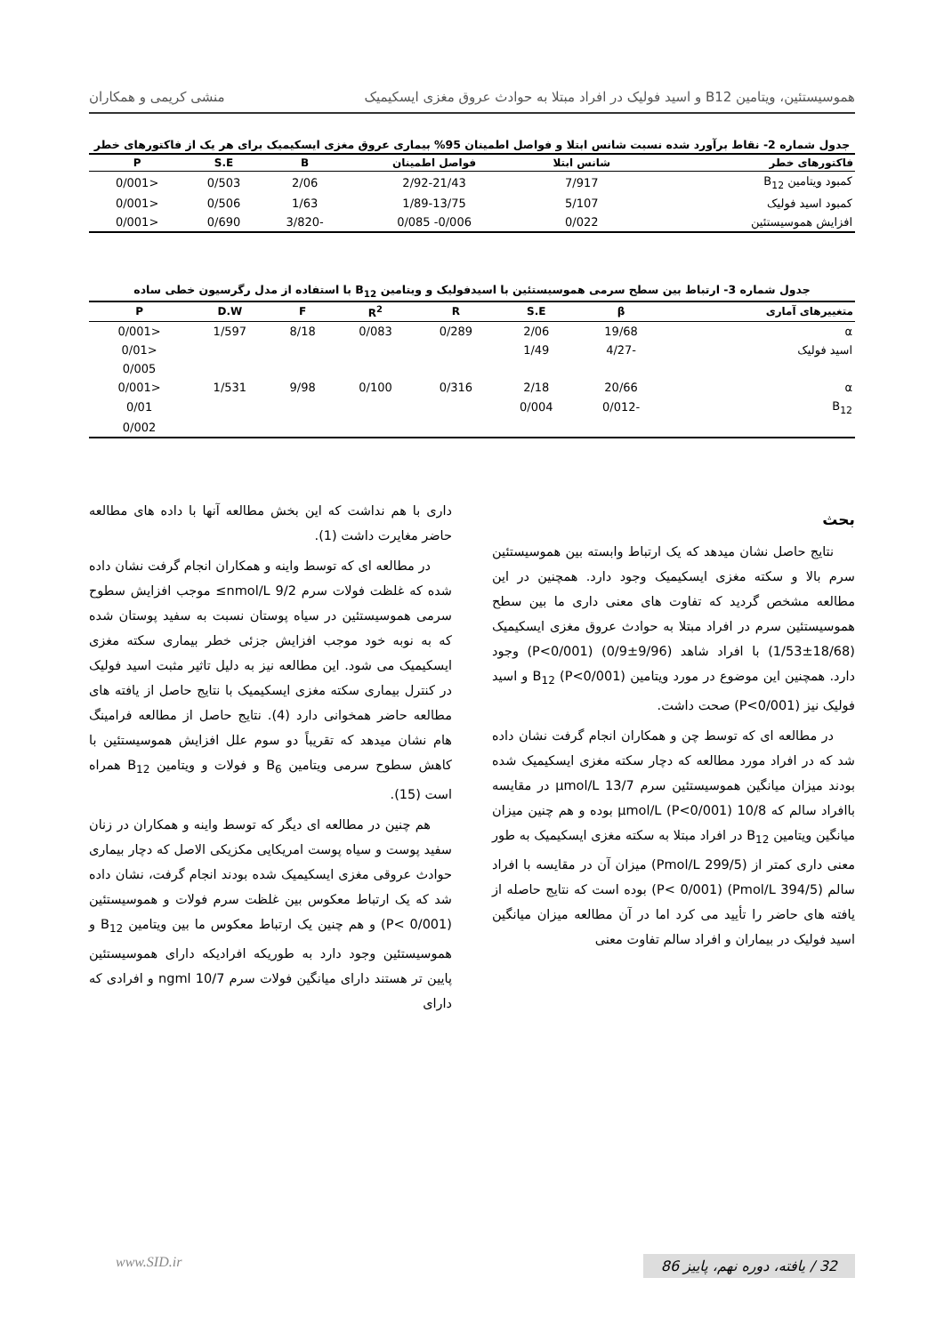هموسیستئین، ویتامین B12 و اسید فولیک در افراد مبتلا به حوادث عروق مغزی ایسکیمیک منشی کریمی و همکاران
جدول شماره 2- نقاط برآورد شده نسبت شانس ابتلا و فواصل اطمینان 95% بیماری عروق مغزی ایسکیمیک برای هر یک از فاکتورهای خطر
| فاکتورهای خطر | شانس ابتلا | فواصل اطمینان | B | S.E | P |
| --- | --- | --- | --- | --- | --- |
| کمبود ویتامین B<sub>12</sub> | 7/917 | 2/92-21/43 | 2/06 | 0/503 | <0/001 |
| کمبود اسید فولیک | 5/107 | 1/89-13/75 | 1/63 | 0/506 | <0/001 |
| افزایش هموسیستئین | 0/022 | 0/006- 0/085 | -3/820 | 0/690 | <0/001 |
جدول شماره 3- ارتباط بین سطح سرمی هموسیستئین با اسیدفولیک و ویتامین B<sub>12</sub> با استفاده از مدل رگرسیون خطی ساده
| متغییرهای آماری | β | S.E | R | R<sup>2</sup> | F | D.W | P |
| --- | --- | --- | --- | --- | --- | --- | --- |
| α | 19/68 | 2/06 | 0/289 | 0/083 | 8/18 | 1/597 | <0/001 |
| اسید فولیک | -4/27 | 1/49 | | | | | <0/01 |
| | | | | | | | 0/005 |
| α | 20/66 | 2/18 | 0/316 | 0/100 | 9/98 | 1/531 | <0/001 |
| B<sub>12</sub> | -0/012 | 0/004 | | | | | 0/01 |
| | | | | | | | 0/002 |
بحث
نتایج حاصل نشان میدهد که یک ارتباط وابسته بین هموسیستئین سرم بالا و سکته مغزی ایسکیمیک وجود دارد. همچنین در این مطالعه مشخص گردید که تفاوت های معنی داری ما بین سطح هموسیستئین سرم در افراد مبتلا به حوادث عروق مغزی ایسکیمیک (18/68±1/53) با افراد شاهد (9/96±0/9) (P<0/001) وجود دارد. همچنین این موضوع در مورد ویتامین B<sub>12</sub> (P<0/001) و اسید فولیک نیز (P<0/001) صحت داشت.
در مطالعه ای که توسط چن و همکاران انجام گرفت نشان داده شد که در افراد مورد مطالعه که دچار سکته مغزی ایسکیمیک شده بودند میزان میانگین هموسیستئین سرم 13/7 μmol/L در مقایسه باافراد سالم که 10/8 μmol/L (P<0/001) بوده و هم چنین میزان میانگین ویتامین B<sub>12</sub> در افراد مبتلا به سکته مغزی ایسکیمیک به طور معنی داری کمتر از (299/5 Pmol/L) میزان آن در مقایسه با افراد سالم (394/5 Pmol/L) (P< 0/001) بوده است که نتایج حاصله از یافته های حاضر را تأیید می کرد اما در آن مطالعه میزان میانگین اسید فولیک در بیماران و افراد سالم تفاوت معنی
داری با هم نداشت که این بخش مطالعه آنها با داده های مطالعه حاضر مغایرت داشت (1).
در مطالعه ای که توسط واینه و همکاران انجام گرفت نشان داده شده که غلظت فولات سرم 9/2 nmol/L≥ موجب افزایش سطوح سرمی هموسیستئین در سیاه پوستان نسبت به سفید پوستان شده که به نوبه خود موجب افزایش جزئی خطر بیماری سکته مغزی ایسکیمیک می شود. این مطالعه نیز به دلیل تاثیر مثبت اسید فولیک در کنترل بیماری سکته مغزی ایسکیمیک با نتایج حاصل از یافته های مطالعه حاضر همخوانی دارد (4). نتایج حاصل از مطالعه فرامینگ هام نشان میدهد که تقریباً دو سوم علل افزایش هموسیستئین با کاهش سطوح سرمی ویتامین B<sub>6</sub> و فولات و ویتامین B<sub>12</sub> همراه است (15).
هم چنین در مطالعه ای دیگر که توسط واینه و همکاران در زنان سفید پوست و سیاه پوست امریکایی مکزیکی الاصل که دچار بیماری حوادث عروقی مغزی ایسکیمیک شده بودند انجام گرفت، نشان داده شد که یک ارتباط معکوس بین غلظت سرم فولات و هموسیستئین (P< 0/001) و هم چنین یک ارتباط معکوس ما بین ویتامین B<sub>12</sub> و هموسیستئین وجود دارد به طوریکه افرادیکه دارای هموسیستئین پایین تر هستند دارای میانگین فولات سرم 10/7 ngml و افرادی که دارای
32 / یافته، دوره نهم، پاییز 86 www.SID.ir